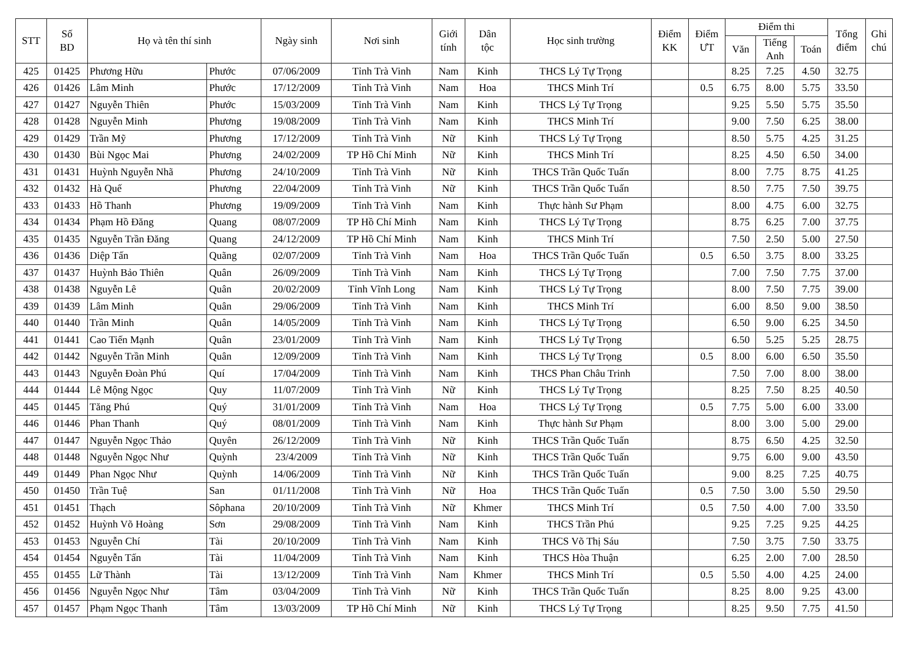| STT | Số BD | Họ và tên thí sinh | | Ngày sinh | Nơi sinh | Giới tính | Dân tộc | Học sinh trường | Điểm KK | Điểm ƯT | Điểm thi | | | Tổng điểm | Ghi chú |
| --- | --- | --- | --- | --- | --- | --- | --- | --- | --- | --- | --- | --- | --- | --- | --- |
| | | | | | | | | | | | Văn | Tiếng Anh | Toán | | |
| 425 | 01425 | Phương Hữu | Phước | 07/06/2009 | Tỉnh Trà Vinh | Nam | Kinh | THCS Lý Tự Trọng | | | 8.25 | 7.25 | 4.50 | 32.75 | |
| 426 | 01426 | Lâm Minh | Phước | 17/12/2009 | Tỉnh Trà Vinh | Nam | Hoa | THCS Minh Trí | | 0.5 | 6.75 | 8.00 | 5.75 | 33.50 | |
| 427 | 01427 | Nguyễn Thiên | Phước | 15/03/2009 | Tỉnh Trà Vinh | Nam | Kinh | THCS Lý Tự Trọng | | | 9.25 | 5.50 | 5.75 | 35.50 | |
| 428 | 01428 | Nguyễn Minh | Phương | 19/08/2009 | Tỉnh Trà Vinh | Nam | Kinh | THCS Minh Trí | | | 9.00 | 7.50 | 6.25 | 38.00 | |
| 429 | 01429 | Trần Mỹ | Phương | 17/12/2009 | Tỉnh Trà Vinh | Nữ | Kinh | THCS Lý Tự Trọng | | | 8.50 | 5.75 | 4.25 | 31.25 | |
| 430 | 01430 | Bùi Ngọc Mai | Phương | 24/02/2009 | TP Hồ Chí Minh | Nữ | Kinh | THCS Minh Trí | | | 8.25 | 4.50 | 6.50 | 34.00 | |
| 431 | 01431 | Huỳnh Nguyễn Nhã | Phương | 24/10/2009 | Tỉnh Trà Vinh | Nữ | Kinh | THCS Trần Quốc Tuấn | | | 8.00 | 7.75 | 8.75 | 41.25 | |
| 432 | 01432 | Hà Quế | Phương | 22/04/2009 | Tỉnh Trà Vinh | Nữ | Kinh | THCS Trần Quốc Tuấn | | | 8.50 | 7.75 | 7.50 | 39.75 | |
| 433 | 01433 | Hồ Thanh | Phương | 19/09/2009 | Tỉnh Trà Vinh | Nam | Kinh | Thực hành Sư Phạm | | | 8.00 | 4.75 | 6.00 | 32.75 | |
| 434 | 01434 | Phạm Hồ Đăng | Quang | 08/07/2009 | TP Hồ Chí Minh | Nam | Kinh | THCS Lý Tự Trọng | | | 8.75 | 6.25 | 7.00 | 37.75 | |
| 435 | 01435 | Nguyễn Trần Đăng | Quang | 24/12/2009 | TP Hồ Chí Minh | Nam | Kinh | THCS Minh Trí | | | 7.50 | 2.50 | 5.00 | 27.50 | |
| 436 | 01436 | Diệp Tấn | Quãng | 02/07/2009 | Tỉnh Trà Vinh | Nam | Hoa | THCS Trần Quốc Tuấn | | 0.5 | 6.50 | 3.75 | 8.00 | 33.25 | |
| 437 | 01437 | Huỳnh Bảo Thiên | Quân | 26/09/2009 | Tỉnh Trà Vinh | Nam | Kinh | THCS Lý Tự Trọng | | | 7.00 | 7.50 | 7.75 | 37.00 | |
| 438 | 01438 | Nguyễn Lê | Quân | 20/02/2009 | Tỉnh Vĩnh Long | Nam | Kinh | THCS Lý Tự Trọng | | | 8.00 | 7.50 | 7.75 | 39.00 | |
| 439 | 01439 | Lâm Minh | Quân | 29/06/2009 | Tỉnh Trà Vinh | Nam | Kinh | THCS Minh Trí | | | 6.00 | 8.50 | 9.00 | 38.50 | |
| 440 | 01440 | Trần Minh | Quân | 14/05/2009 | Tỉnh Trà Vinh | Nam | Kinh | THCS Lý Tự Trọng | | | 6.50 | 9.00 | 6.25 | 34.50 | |
| 441 | 01441 | Cao Tiến Mạnh | Quân | 23/01/2009 | Tỉnh Trà Vinh | Nam | Kinh | THCS Lý Tự Trọng | | | 6.50 | 5.25 | 5.25 | 28.75 | |
| 442 | 01442 | Nguyễn Trần Minh | Quân | 12/09/2009 | Tỉnh Trà Vinh | Nam | Kinh | THCS Lý Tự Trọng | | 0.5 | 8.00 | 6.00 | 6.50 | 35.50 | |
| 443 | 01443 | Nguyễn Đoàn Phú | Quí | 17/04/2009 | Tỉnh Trà Vinh | Nam | Kinh | THCS Phan Châu Trinh | | | 7.50 | 7.00 | 8.00 | 38.00 | |
| 444 | 01444 | Lê Mộng Ngọc | Quy | 11/07/2009 | Tỉnh Trà Vinh | Nữ | Kinh | THCS Lý Tự Trọng | | | 8.25 | 7.50 | 8.25 | 40.50 | |
| 445 | 01445 | Tăng Phú | Quý | 31/01/2009 | Tỉnh Trà Vinh | Nam | Hoa | THCS Lý Tự Trọng | | 0.5 | 7.75 | 5.00 | 6.00 | 33.00 | |
| 446 | 01446 | Phan Thanh | Quý | 08/01/2009 | Tỉnh Trà Vinh | Nam | Kinh | Thực hành Sư Phạm | | | 8.00 | 3.00 | 5.00 | 29.00 | |
| 447 | 01447 | Nguyễn Ngọc Thảo | Quyên | 26/12/2009 | Tỉnh Trà Vinh | Nữ | Kinh | THCS Trần Quốc Tuấn | | | 8.75 | 6.50 | 4.25 | 32.50 | |
| 448 | 01448 | Nguyễn Ngọc Như | Quỳnh | 23/4/2009 | Tỉnh Trà Vinh | Nữ | Kinh | THCS Trần Quốc Tuấn | | | 9.75 | 6.00 | 9.00 | 43.50 | |
| 449 | 01449 | Phan Ngọc Như | Quỳnh | 14/06/2009 | Tỉnh Trà Vinh | Nữ | Kinh | THCS Trần Quốc Tuấn | | | 9.00 | 8.25 | 7.25 | 40.75 | |
| 450 | 01450 | Trần Tuệ | San | 01/11/2008 | Tỉnh Trà Vinh | Nữ | Hoa | THCS Trần Quốc Tuấn | | 0.5 | 7.50 | 3.00 | 5.50 | 29.50 | |
| 451 | 01451 | Thạch | Sôphana | 20/10/2009 | Tỉnh Trà Vinh | Nữ | Khmer | THCS Minh Trí | | 0.5 | 7.50 | 4.00 | 7.00 | 33.50 | |
| 452 | 01452 | Huỳnh Võ Hoàng | Sơn | 29/08/2009 | Tỉnh Trà Vinh | Nam | Kinh | THCS Trần Phú | | | 9.25 | 7.25 | 9.25 | 44.25 | |
| 453 | 01453 | Nguyễn Chí | Tài | 20/10/2009 | Tỉnh Trà Vinh | Nam | Kinh | THCS Võ Thị Sáu | | | 7.50 | 3.75 | 7.50 | 33.75 | |
| 454 | 01454 | Nguyễn Tấn | Tài | 11/04/2009 | Tỉnh Trà Vinh | Nam | Kinh | THCS Hòa Thuận | | | 6.25 | 2.00 | 7.00 | 28.50 | |
| 455 | 01455 | Lữ Thành | Tài | 13/12/2009 | Tỉnh Trà Vinh | Nam | Khmer | THCS Minh Trí | | 0.5 | 5.50 | 4.00 | 4.25 | 24.00 | |
| 456 | 01456 | Nguyễn Ngọc Như | Tâm | 03/04/2009 | Tỉnh Trà Vinh | Nữ | Kinh | THCS Trần Quốc Tuấn | | | 8.25 | 8.00 | 9.25 | 43.00 | |
| 457 | 01457 | Phạm Ngọc Thanh | Tâm | 13/03/2009 | TP Hồ Chí Minh | Nữ | Kinh | THCS Lý Tự Trọng | | | 8.25 | 9.50 | 7.75 | 41.50 | |